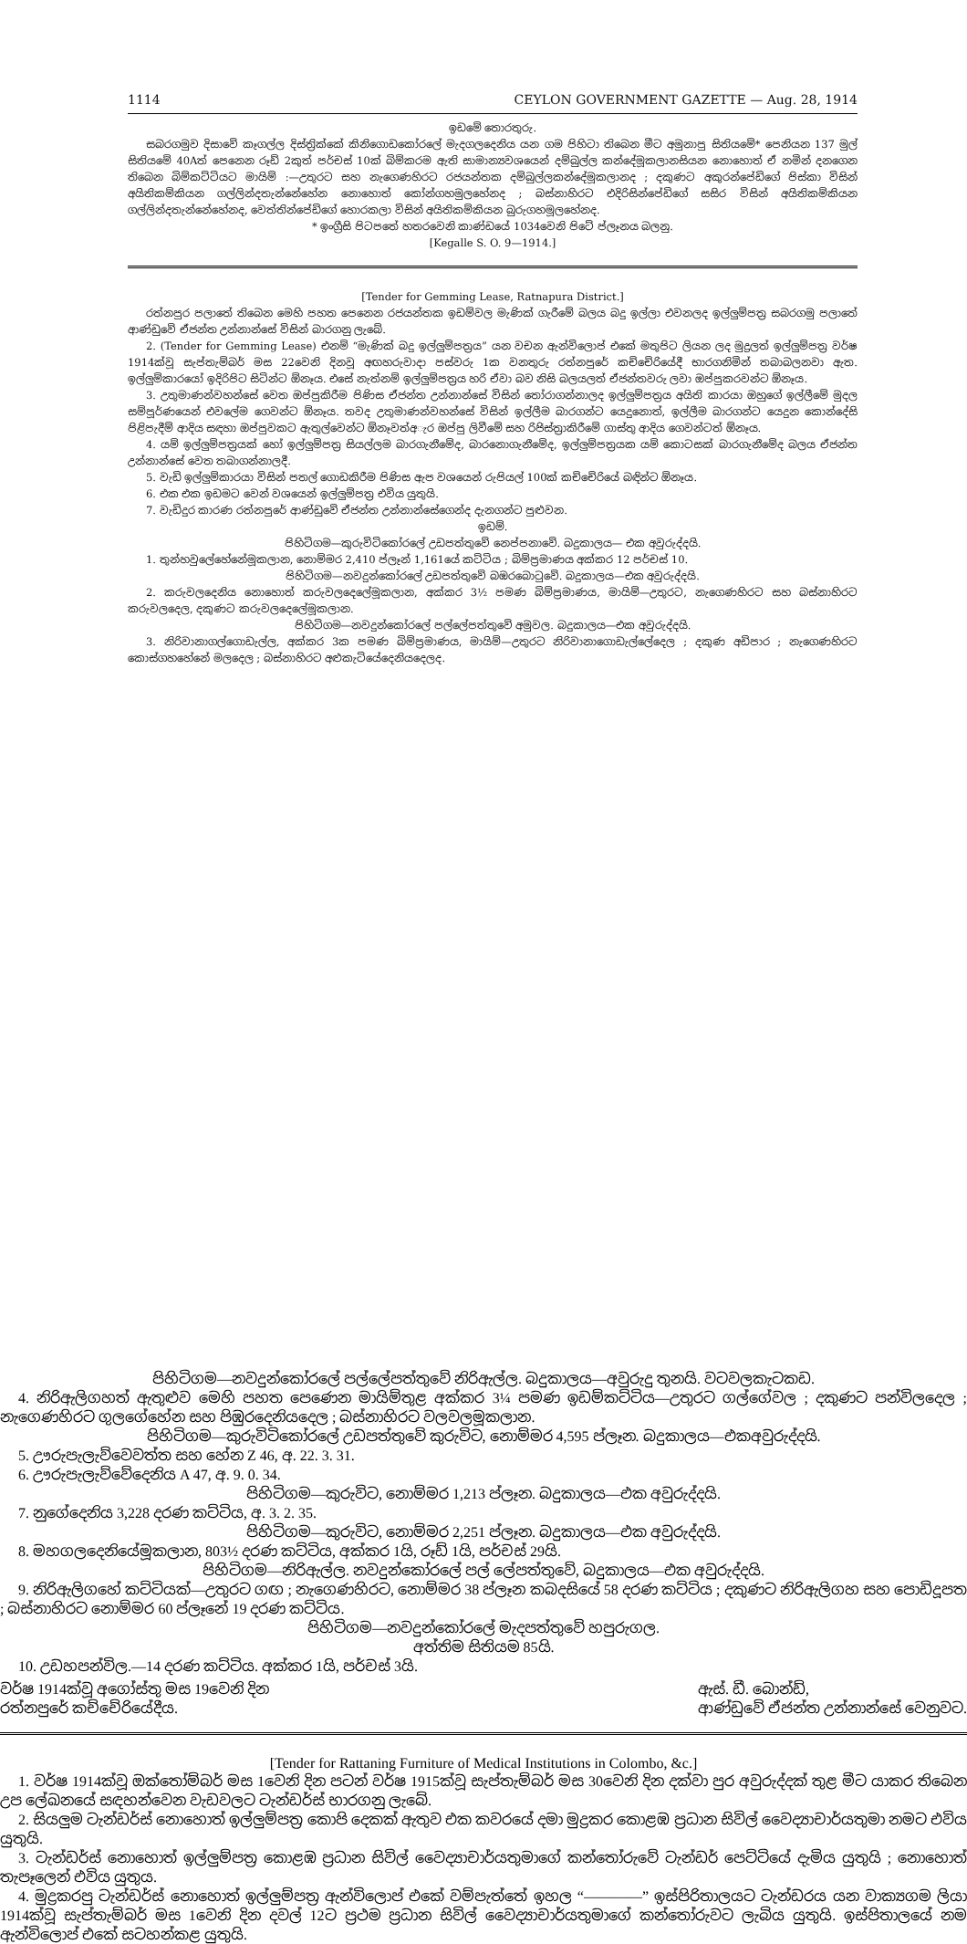1114 CEYLON GOVERNMENT GAZETTE — Aug. 28, 1914
ඉඩමේ තොරතුරු.
සබරගමුව දිසාවේ කෑගල්ල දිස්ත්‍රික්කේ කිනිගොඩකෝරලේ මැදගලදෙනිය යන ගම පිහිටා තිබෙන මීට අමුනාපු සිතියමේ* පෙනියන 137 මුල් සිතියමේ 40Aත් පෙනෙන රූඩ් 2කුත් පර්චස් 10ක් බිම්කරම ඇති සාමාන්‍යවශයෙන් දම්බුල්ල කන්දේමූකලානසියන නොහොත් ඒ නමින් දනගෙන තිබෙන බිම්කට්ටියට මායිම් :—උතුරට සහ නැගෙණහිරට රජයන්තක දම්බුල්ලකන්දේමූකලානද ; දකුණට අකුරන්පේඩිගේ පිස්කා විසින් අයිතිකම්කියන ගල්ලින්දතැන්නේහේන නොහොත් කෝන්ගහමුලහේනද ; බස්නාහිරට එදිරිසින්පේඩිගේ සසිර විසින් අයිතිකම්කියන ගල්ලින්දතැන්නේහේනද, වෙත්තින්පේඩිගේ හොරකලා විසින් අයිතිකම්කියන බුරුගහමූලහේනද.
* ඉංග්‍රීසි පිටපතේ හතරවෙනි කාණ්ඩයේ 1034වෙනි පිටේ ප්ලෑනය බලනු.
[Kegalle S. O. 9—1914.]
[Tender for Gemming Lease, Ratnapura District.]
රත්නපුර පලාතේ තිබෙන මෙහි පහත පෙනෙන රජයන්තක ඉඩම්වල මැණික් ගැරීමේ බලය බදු ඉල්ලා එවනලද ඉල්ලුම්පත්‍ර සබරගමු පලාතේ ආණ්ඩුවේ ඒජන්ත උන්නාන්සේ විසින් බාරගනු ලැබේ.
2. (Tender for Gemming Lease) එනම් “මැණික් බදු ඉල්ලුම්පත්‍රය” යන වචන ඇන්විලොප් එකේ මතුපිට ලියන ලද මුද්‍රලත් ඉල්ලුම්පත්‍ර වර්ෂ 1914ක්වූ සැප්තැම්බර් මස 22වෙනි දිනවූ අඟහරුවාදා පස්වරු 1ක වනතුරු රත්නපුරේ කච්චේරියේදී භාරගනිමින් තබාබලනවා ඇත. ඉල්ලුම්කාරයෝ ඉදිරිපිට සිටින්ට ඕනෑය. එසේ නැත්නම් ඉල්ලුම්පත්‍රය හරි ඒවා බව නිසි බලයලත් ඒජන්තවරු ලවා ඔප්පුකරවන්ට ඕනෑය.
3. උතුමාණන්වහන්සේ වෙත ඔප්පුකිරීම පිණිස ඒජන්ත උන්නාන්සේ විසින් තෝරාගන්නාලද ඉල්ලුම්පත්‍රය අයිති කාරයා ඔහුගේ ඉල්ලීමේ මුදල සම්පූර්ණයෙන් එවලේම ගෙවන්ට ඕනෑය. තවද උතුමාණන්වහන්සේ විසින් ඉල්ලීම බාරගන්ට යෙදුනොත්, ඉල්ලීම බාරගන්ට යෙදුන කොන්දේසි පිළිපැදීම් ආදිය සඳහා ඔප්පුවකට ඇතුල්වෙන්ට ඕනෑවත්අැර ඔප්පු ලිවීමේ සහ රිජිස්ත්‍රාකිරීමේ ගාස්තු ආදිය ගෙවන්ටත් ඕනෑය.
4. යම් ඉල්ලුම්පත්‍රයක් හෝ ඉල්ලුම්පත්‍ර සියල්ලම බාරගැනීමේද, බාරනොගැනීමේද, ඉල්ලුම්පත්‍රයක යම් කොටසක් බාරගැනීමේද බලය ඒජන්ත උන්නාන්සේ වෙත තබාගන්නාලදී.
5. වැඩි ඉල්ලුම්කාරයා විසින් පතල් ගොඩකිරීම පිණිස ඇප වශයෙන් රුපියල් 100ක් කච්චේරියේ බඳින්ට ඕනෑය.
6. එක එක ඉඩමට වෙන් වශයෙන් ඉල්ලුම්පත්‍ර එවිය යුතුයි.
7. වැඩිදුර කාරණ රත්නපුරේ ආණ්ඩුවේ ඒජන්ත උන්නාන්සේගෙන්ද දැනගන්ට පුළුවන.
ඉඩම්.
පිහිටිගම—කුරුවිටිකෝරලේ උඩපත්තුවේ නෙප්පනාවේ. බදුකාලය— එක අවුරුද්දයි.
1. තුන්හවුලේහේනේමූකලාන, නොම්මර 2,410 ප්ලෑන් 1,161යේ කට්ටිය ; බිම්ප්‍රමාණය අක්කර 12 පර්චස් 10.
පිහිටිගම—නවදුන්කෝරලේ උඩපත්තුවේ බඹරබොටුවේ. බදුකාලය—එක අවුරුද්දයි.
2. කරුවලදෙනිය නොහොත් කරුවලදෙලේමූකලාන, අක්කර 3½ පමණ බිම්ප්‍රමාණය, මායිම්—උතුරට, නැගෙණහිරට සහ බස්නාහිරට කරුවලදෙල, දකුණට කරුවලදෙලේමූකලාන.
පිහිටිගම—නවදුන්කෝරලේ පල්ලේපත්තුවේ අමුවල. බදුකාලය—එක අවුරුද්දයි.
3. නිරිවානාගල්ගොඩැල්ල, අක්කර 3ක පමණ බිම්ප්‍රමාණය, මායිම්—උතුරට නිරිවානාගොඩැල්ලේදෙල ; දකුණ අඩිපාර ; නැගෙණහිරට කොස්ගහහේනේ මලදෙල ; බස්නාහිරට අළුකැටියේදෙනියදෙලද.
පිහිටිගම—නවදුන්කෝරලේ පල්ලේපත්තුවේ නිරිඇල්ල. බදුකාලය—අවුරුදු තුනයි. වටවලකැටකඩ.
4. නිරිඇලිගහත් ඇතුළුව මෙහි පහත පෙණෙන මායිම්තුළ අක්කර 3¼ පමණ ඉඩම්කට්ටිය—උතුරට ගල්ගේවල ; දකුණට පන්විලදෙල ; නැගෙණහිරට ගුලගේහේන සහ පිඹුරදෙනියදෙල ; බස්නාහිරට වලවලමූකලාන.
පිහිටිගම—කුරුවිටිකෝරලේ උඩපත්තුවේ කුරුවිට, නොම්මර 4,595 ප්ලෑන. බදුකාලය—එකඅවුරුද්දයි.
5. ඌරුපැලැව්වෙවත්ත සහ හේන Z 46, අ. 22. 3. 31.
6. ඌරුපැලැව්වේදෙනිය A 47, අ. 9. 0. 34.
පිහිටිගම—කුරුවිට, නොම්මර 1,213 ප්ලෑන. බදුකාලය—එක අවුරුද්දයි.
7. නුගේදෙනිය 3,228 දරණ කට්ටිය, අ. 3. 2. 35.
පිහිටිගම—කුරුවිට, නොම්මර 2,251 ප්ලෑන. බදුකාලය—එක අවුරුද්දයි.
8. මහගලදෙනියේමූකලාන, 803½ දරණ කට්ටිය, අක්කර 1යි, රූඩ් 1යි, පර්චස් 29යි.
පිහිටිගම—නිරිඇල්ල. නවදුන්කෝරලේ පල් ලේපත්තුවේ, බදුකාලය—එක අවුරුද්දයි.
9. නිරිඇලිගහේ කට්ටියක්—උතුරට ගඟ ; නැගෙණහිරට, නොම්මර 38 ප්ලෑන කබදසියේ 58 දරණ කට්ටිය ; දකුණට නිරිඇලිගහ සහ පොඩිදූපත ; බස්නාහිරට නොම්මර 60 ප්ලෑනේ 19 දරණ කට්ටිය.
පිහිටිගම—නවදුන්කෝරලේ මැදපත්තුවේ හපුරුගල.
අත්තිම සිතියම 85යි.
10. උඩහපන්විල.—14 දරණ කට්ටිය. අක්කර 1යි, පර්චස් 3යි.
වර්ෂ 1914ක්වූ අගෝස්තු මස 19වෙනි දින
රත්නපුරේ කච්චේරියේදීය.
ඇස්. ඩී. බොන්ඩ්,
ආණ්ඩුවේ ඒජන්ත උන්නාන්සේ වෙනුවට.
[Tender for Rattaning Furniture of Medical Institutions in Colombo, &c.]
1. වර්ෂ 1914ක්වූ ඔක්තෝම්බර් මස 1වෙනි දින පටන් වර්ෂ 1915ක්වූ සැප්තැම්බර් මස 30වෙනි දින දක්වා පුර අවුරුද්දක් තුළ මීට යාකර තිබෙන උප ලේඛනයේ සඳහන්වෙන වැඩවලට ටැන්ඩර්ස් භාරගනු ලැබේ.
2. සියලුම ටැන්ඩර්ස් නොහොත් ඉල්ලුම්පත්‍ර කොපි දෙකක් ඇතුව එක කවරයේ දමා මුද්‍රකර කොළඹ ප්‍රධාන සිවිල් වෛද්‍යාචාර්යතුමා නමට එවිය යුතුයි.
3. ටැන්ඩර්ස් නොහොත් ඉල්ලුම්පත්‍ර කොළඹ ප්‍රධාන සිවිල් වෛද්‍යාචාර්යතුමාගේ කන්තෝරුවේ ටැන්ඩර් පෙට්ටියේ දැමිය යුතුයි ; නොහොත් තැපෑලෙන් එවිය යුතුය.
4. මුද්‍රකරපු ටැන්ඩර්ස් නොහොත් ඉල්ලුම්පත්‍ර ඇන්විලොප් එකේ වම්පැත්තේ ඉහල “————” ඉස්පිරිතාලයට ටැන්ඩරය යන වාක්‍යගම ලියා 1914ක්වූ සැප්තැම්බර් මස 1වෙනි දින දවල් 12ට ප්‍රථම ප්‍රධාන සිවිල් වෛද්‍යාචාර්යතුමාගේ කන්තෝරුවට ලැබිය යුතුයි. ඉස්පිතාලයේ නම ඇන්විලොප් එකේ සටහන්කළ යුතුයි.